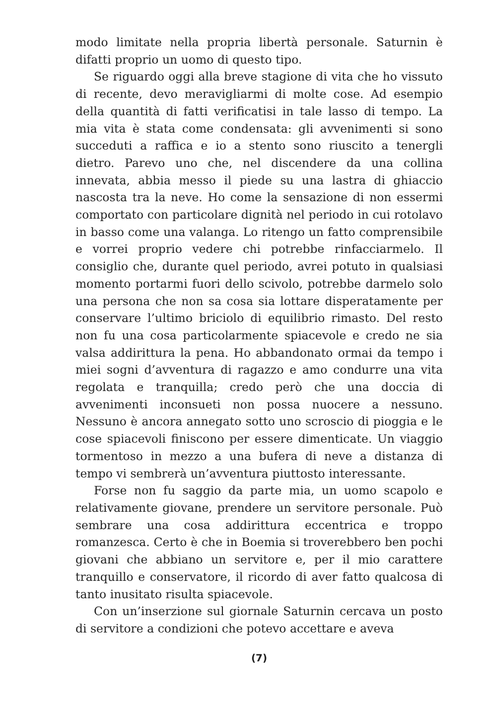modo limitate nella propria libertà personale. Saturnin è difatti proprio un uomo di questo tipo.
Se riguardo oggi alla breve stagione di vita che ho vissuto di recente, devo meravigliarmi di molte cose. Ad esempio della quantità di fatti verificatisi in tale lasso di tempo. La mia vita è stata come condensata: gli avvenimenti si sono succeduti a raffica e io a stento sono riuscito a tenergli dietro. Parevo uno che, nel discendere da una collina innevata, abbia messo il piede su una lastra di ghiaccio nascosta tra la neve. Ho come la sensazione di non essermi comportato con particolare dignità nel periodo in cui rotolavo in basso come una valanga. Lo ritengo un fatto comprensibile e vorrei proprio vedere chi potrebbe rinfacciarmelo. Il consiglio che, durante quel periodo, avrei potuto in qualsiasi momento portarmi fuori dello scivolo, potrebbe darmelo solo una persona che non sa cosa sia lottare disperatamente per conservare l’ultimo briciolo di equilibrio rimasto. Del resto non fu una cosa particolarmente spiacevole e credo ne sia valsa addirittura la pena. Ho abbandonato ormai da tempo i miei sogni d’avventura di ragazzo e amo condurre una vita regolata e tranquilla; credo però che una doccia di avvenimenti inconsueti non possa nuocere a nessuno. Nessuno è ancora annegato sotto uno scroscio di pioggia e le cose spiacevoli finiscono per essere dimenticate. Un viaggio tormentoso in mezzo a una bufera di neve a distanza di tempo vi sembrerà un’avventura piuttosto interessante.
Forse non fu saggio da parte mia, un uomo scapolo e relativamente giovane, prendere un servitore personale. Può sembrare una cosa addirittura eccentrica e troppo romanzesca. Certo è che in Boemia si troverebbero ben pochi giovani che abbiano un servitore e, per il mio carattere tranquillo e conservatore, il ricordo di aver fatto qualcosa di tanto inusitato risulta spiacevole.
Con un’inserzione sul giornale Saturnin cercava un posto di servitore a condizioni che potevo accettare e aveva
(7)